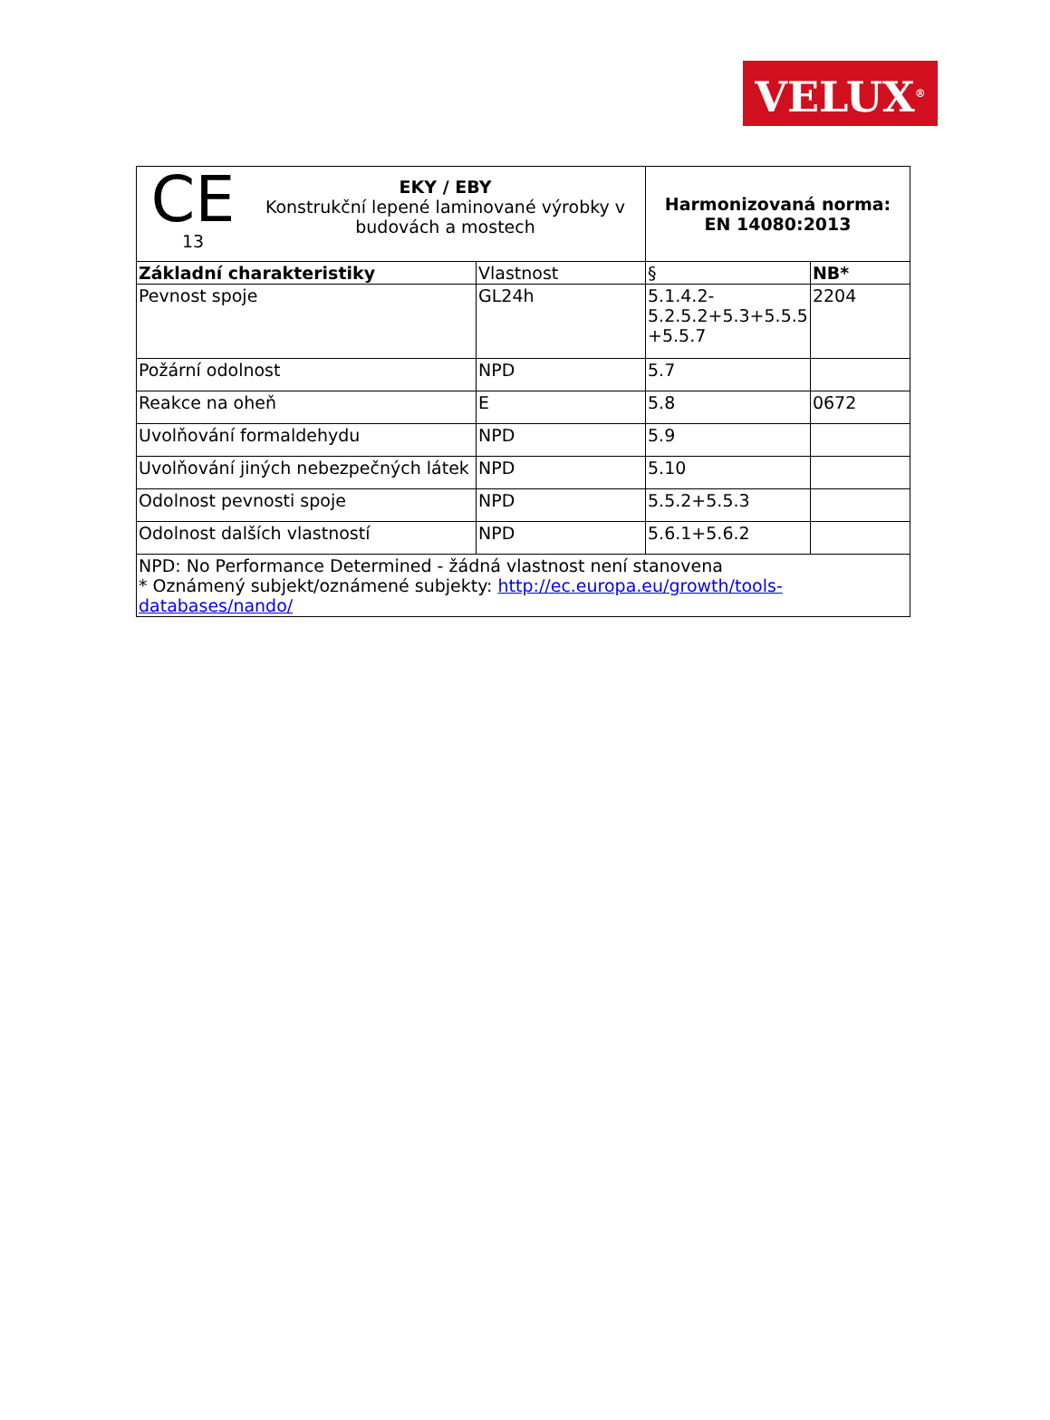VELUX<sup>®</sup>
| CE 13 EKY / EBY Konstrukční lepené laminované výrobky v budovách a mostech | | Harmonizovaná norma: EN 14080:2013 | |
| Základní charakteristiky | Vlastnost | § | NB* |
| Pevnost spoje | GL24h | 5.1.4.2- 5.2.5.2+5.3+5.5.5 +5.5.7 | 2204 |
| Požární odolnost | NPD | 5.7 | |
| Reakce na oheň | E | 5.8 | 0672 |
| Uvolňování formaldehydu | NPD | 5.9 | |
| Uvolňování jiných nebezpečných látek | NPD | 5.10 | |
| Odolnost pevnosti spoje | NPD | 5.5.2+5.5.3 | |
| Odolnost dalších vlastností | NPD | 5.6.1+5.6.2 | |
| NPD: No Performance Determined - žádná vlastnost není stanovena * Oznámený subjekt/oznámené subjekty: http://ec.europa.eu/growth/tools-databases/nando/ | | | |